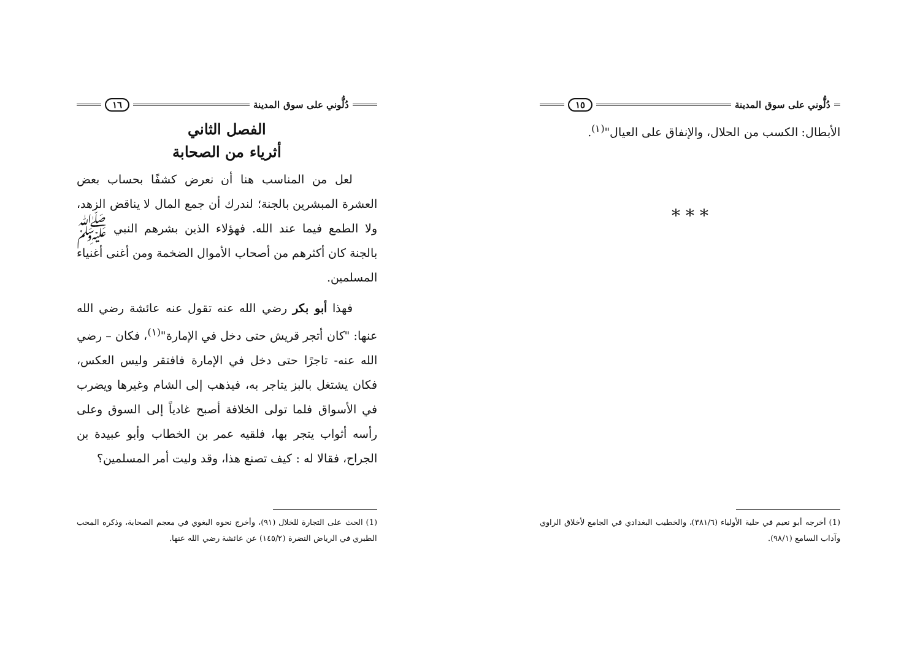دُلُّوني على سوق المدينة ١٥
الأبطال: الكسب من الحلال، والإنفاق على العيال"<sup>(١)</sup>.
* * *
(1) أخرجه أبو نعيم في حلية الأولياء (٣٨١/٦)، والخطيب البغدادي في الجامع لأخلاق الراوي وآداب السامع (٩٨/١).
دُلُّوني على سوق المدينة ١٦
الفصل الثاني
أثرياء من الصحابة
لعل من المناسب هنا أن نعرض كشفًا بحساب بعض العشرة المبشرين بالجنة؛ لندرك أن جمع المال لا يناقض الزهد، ولا الطمع فيما عند الله. فهؤلاء الذين بشرهم النبي ﷺ بالجنة كان أكثرهم من أصحاب الأموال الضخمة ومن أغنى أغنياء المسلمين.
فهذا أبو بكر رضي الله عنه تقول عنه عائشة رضي الله عنها: "كان أتجر قريش حتى دخل في الإمارة"<sup>(١)</sup>، فكان – رضي الله عنه- تاجرًا حتى دخل في الإمارة فافتقر وليس العكس، فكان يشتغل بالبز يتاجر به، فيذهب إلى الشام وغيرها ويضرب في الأسواق فلما تولى الخلافة أصبح غادياً إلى السوق وعلى رأسه أثواب يتجر بها، فلقيه عمر بن الخطاب وأبو عبيدة بن الجراح، فقالا له : كيف تصنع هذا، وقد وليت أمر المسلمين؟
(1) الحث على التجارة للخلال (٩١)، وأخرج نحوه البغوي في معجم الصحابة، وذكره المحب الطبري في الرياض النضرة (١٤٥/٢) عن عائشة رضي الله عنها.